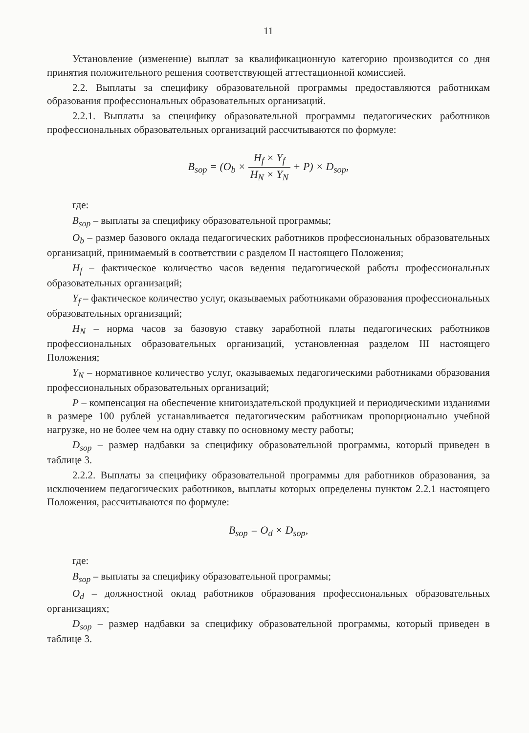11
Установление (изменение) выплат за квалификационную категорию производится со дня принятия положительного решения соответствующей аттестационной комиссией.
2.2. Выплаты за специфику образовательной программы предоставляются работникам образования профессиональных образовательных организаций.
2.2.1. Выплаты за специфику образовательной программы педагогических работников профессиональных образовательных организаций рассчитываются по формуле:
B<sub>sop</sub> = (O<sub>b</sub> × H<sub>f</sub> × Y<sub>f</sub> H<sub>N</sub> × Y<sub>N</sub> + P) × D<sub>sop</sub>,
где:
B<sub>sop</sub> – выплаты за специфику образовательной программы;
O<sub>b</sub> – размер базового оклада педагогических работников профессиональных образовательных организаций, принимаемый в соответствии с разделом II настоящего Положения;
H<sub>f</sub> – фактическое количество часов ведения педагогической работы профессиональных образовательных организаций;
Y<sub>f</sub> – фактическое количество услуг, оказываемых работниками образования профессиональных образовательных организаций;
H<sub>N</sub> – норма часов за базовую ставку заработной платы педагогических работников профессиональных образовательных организаций, установленная разделом III настоящего Положения;
Y<sub>N</sub> – нормативное количество услуг, оказываемых педагогическими работниками образования профессиональных образовательных организаций;
P – компенсация на обеспечение книгоиздательской продукцией и периодическими изданиями в размере 100 рублей устанавливается педагогическим работникам пропорционально учебной нагрузке, но не более чем на одну ставку по основному месту работы;
D<sub>sop</sub> – размер надбавки за специфику образовательной программы, который приведен в таблице 3.
2.2.2. Выплаты за специфику образовательной программы для работников образования, за исключением педагогических работников, выплаты которых определены пунктом 2.2.1 настоящего Положения, рассчитываются по формуле:
B<sub>sop</sub> = O<sub>d</sub> × D<sub>sop</sub>,
где:
B<sub>sop</sub> – выплаты за специфику образовательной программы;
O<sub>d</sub> – должностной оклад работников образования профессиональных образовательных организациях;
D<sub>sop</sub> – размер надбавки за специфику образовательной программы, который приведен в таблице 3.